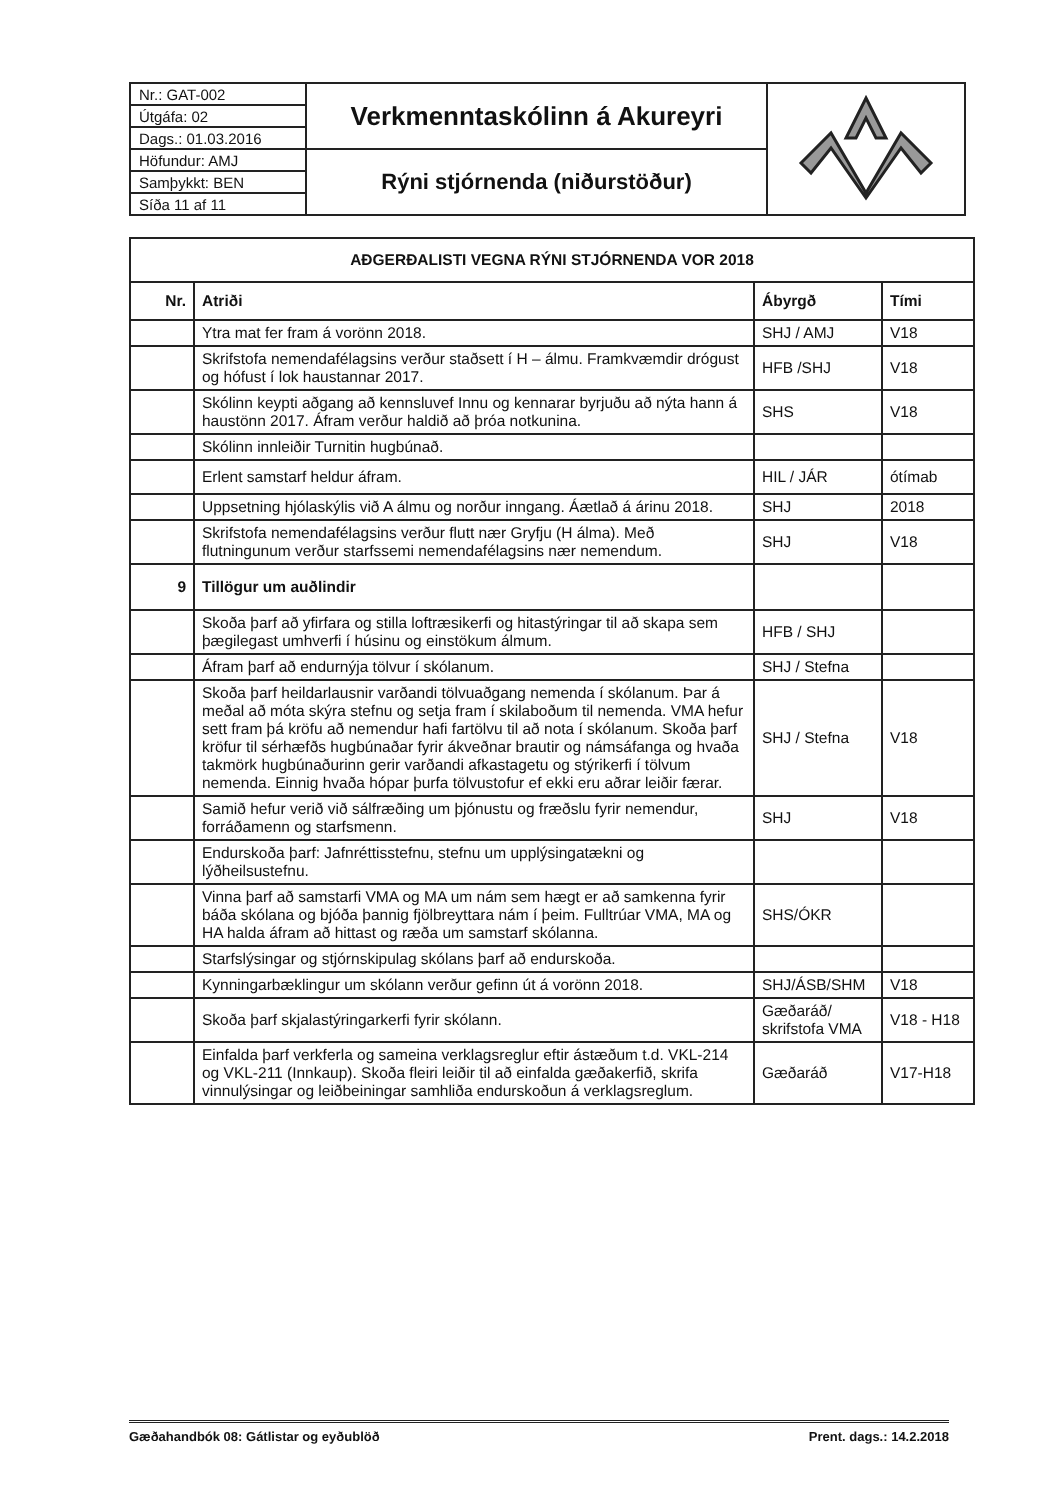| Nr.: GAT-002 | Verkmenntaskólinn á Akureyri | |
| Útgáfa: 02 | | |
| Dags.: 01.03.2016 | | |
| Höfundur: AMJ | Rýni stjórnenda (niðurstöður) | |
| Samþykkt: BEN | | |
| Síða 11 af 11 | | |
| AÐGERÐALISTI VEGNA RÝNI STJÓRNENDA VOR 2018 | | | |
| --- | --- | --- | --- |
| Nr. | Atriði | Ábyrgð | Tími |
| | Ytra mat fer fram á vorönn 2018. | SHJ / AMJ | V18 |
| | Skrifstofa nemendafélagsins verður staðsett í H – álmu. Framkvæmdir drógust og hófust í lok haustannar 2017. | HFB /SHJ | V18 |
| | Skólinn keypti aðgang að kennsluvef Innu og kennarar byrjuðu að nýta hann á haustönn 2017. Áfram verður haldið að þróa notkunina. | SHS | V18 |
| | Skólinn innleiðir Turnitin hugbúnað. | | |
| | Erlent samstarf heldur áfram. | HIL / JÁR | ótímab |
| | Uppsetning hjólaskýlis við A álmu og norður inngang. Áætlað á árinu 2018. | SHJ | 2018 |
| | Skrifstofa nemendafélagsins verður flutt nær Gryfju (H álma). Með flutningunum verður starfssemi nemendafélagsins nær nemendum. | SHJ | V18 |
| 9 | Tillögur um auðlindir | | |
| | Skoða þarf að yfirfara og stilla loftræsikerfi og hitastýringar til að skapa sem þægilegast umhverfi í húsinu og einstökum álmum. | HFB / SHJ | |
| | Áfram þarf að endurnýja tölvur í skólanum. | SHJ / Stefna | |
| | Skoða þarf heildarlausnir varðandi tölvuaðgang nemenda í skólanum. Þar á meðal að móta skýra stefnu og setja fram í skilaboðum til nemenda. VMA hefur sett fram þá kröfu að nemendur hafi fartölvu til að nota í skólanum. Skoða þarf kröfur til sérhæfðs hugbúnaðar fyrir ákveðnar brautir og námsáfanga og hvaða takmörk hugbúnaðurinn gerir varðandi afkastagetu og stýrikerfi í tölvum nemenda. Einnig hvaða hópar þurfa tölvustofur ef ekki eru aðrar leiðir færar. | SHJ / Stefna | V18 |
| | Samið hefur verið við sálfræðing um þjónustu og fræðslu fyrir nemendur, forráðamenn og starfsmenn. | SHJ | V18 |
| | Endurskoða þarf: Jafnréttisstefnu, stefnu um upplýsingatækni og lýðheilsustefnu. | | |
| | Vinna þarf að samstarfi VMA og MA um nám sem hægt er að samkenna fyrir báða skólana og bjóða þannig fjölbreyttara nám í þeim. Fulltrúar VMA, MA og HA halda áfram að hittast og ræða um samstarf skólanna. | SHS/ÓKR | |
| | Starfslýsingar og stjórnskipulag skólans þarf að endurskoða. | | |
| | Kynningarbæklingur um skólann verður gefinn út á vorönn 2018. | SHJ/ÁSB/SHM | V18 |
| | Skoða þarf skjalastýringarkerfi fyrir skólann. | Gæðaráð/ skrifstofa VMA | V18 - H18 |
| | Einfalda þarf verkferla og sameina verklagsreglur eftir ástæðum t.d. VKL-214 og VKL-211 (Innkaup). Skoða fleiri leiðir til að einfalda gæðakerfið, skrifa vinnulýsingar og leiðbeiningar samhliða endurskoðun á verklagsreglum. | Gæðaráð | V17-H18 |
Gæðahandbók 08: Gátlistar og eyðublöð Prent. dags.: 14.2.2018